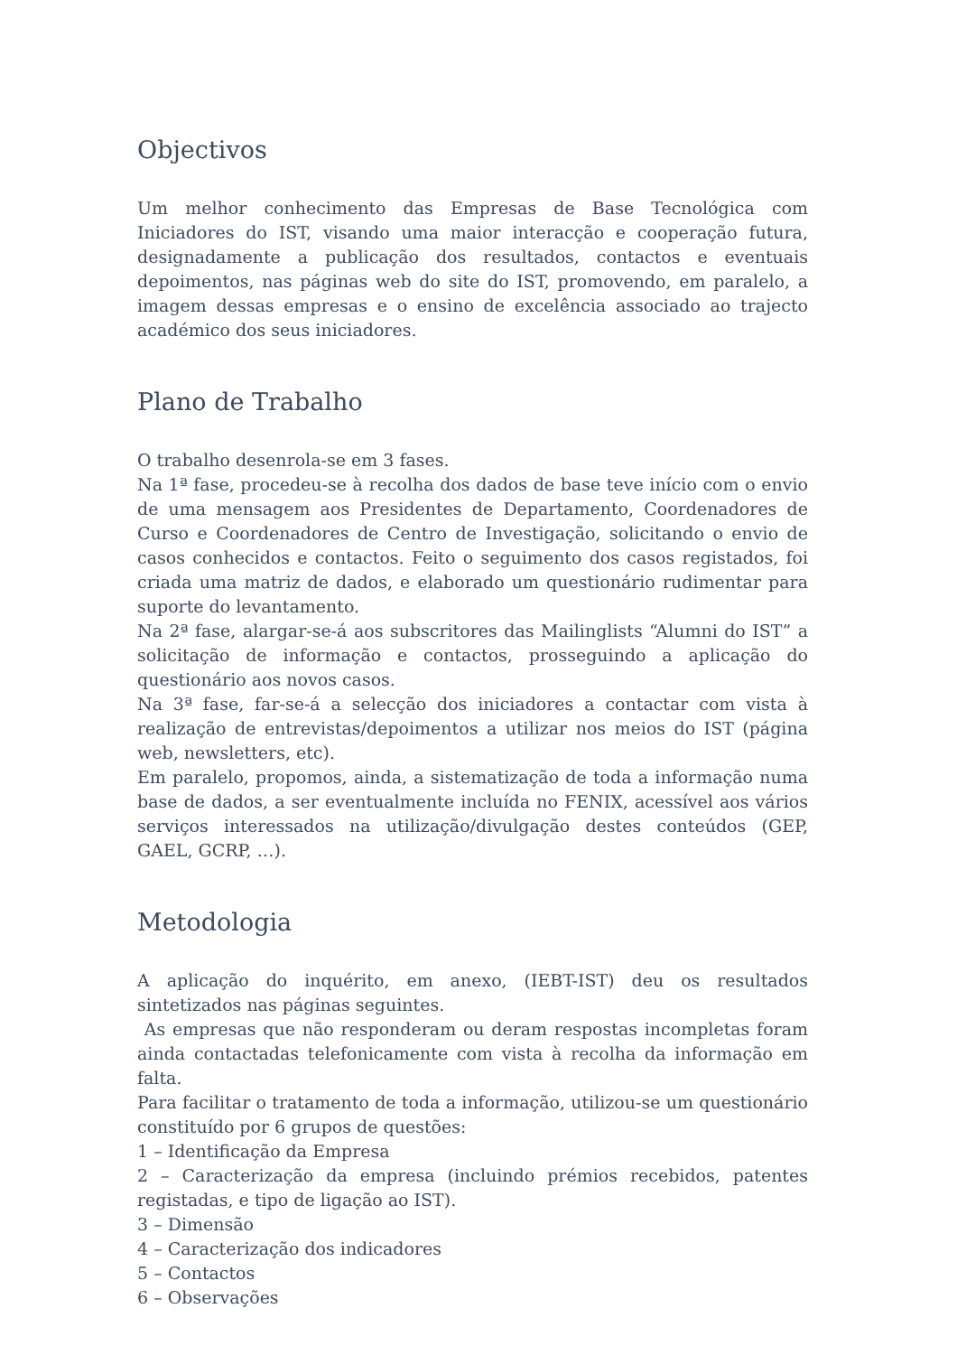Objectivos
Um melhor conhecimento das Empresas de Base Tecnológica com Iniciadores do IST, visando uma maior interacção e cooperação futura, designadamente a publicação dos resultados, contactos e eventuais depoimentos, nas páginas web do site do IST, promovendo, em paralelo, a imagem dessas empresas e o ensino de excelência associado ao trajecto académico dos seus iniciadores.
Plano de Trabalho
O trabalho desenrola-se em 3 fases.
Na 1ª fase, procedeu-se à recolha dos dados de base teve início com o envio de uma mensagem aos Presidentes de Departamento, Coordenadores de Curso e Coordenadores de Centro de Investigação, solicitando o envio de casos conhecidos e contactos. Feito o seguimento dos casos registados, foi criada uma matriz de dados, e elaborado um questionário rudimentar para suporte do levantamento.
Na 2ª fase, alargar-se-á aos subscritores das Mailinglists “Alumni do IST” a solicitação de informação e contactos, prosseguindo a aplicação do questionário aos novos casos.
Na 3ª fase, far-se-á a selecção dos iniciadores a contactar com vista à realização de entrevistas/depoimentos a utilizar nos meios do IST (página web, newsletters, etc).
Em paralelo, propomos, ainda, a sistematização de toda a informação numa base de dados, a ser eventualmente incluída no FENIX, acessível aos vários serviços interessados na utilização/divulgação destes conteúdos (GEP, GAEL, GCRP, …).
Metodologia
A aplicação do inquérito, em anexo, (IEBT-IST) deu os resultados sintetizados nas páginas seguintes.
As empresas que não responderam ou deram respostas incompletas foram ainda contactadas telefonicamente com vista à recolha da informação em falta.
Para facilitar o tratamento de toda a informação, utilizou-se um questionário constituído por 6 grupos de questões:
1 – Identificação da Empresa
2 – Caracterização da empresa (incluindo prémios recebidos, patentes registadas, e tipo de ligação ao IST).
3 – Dimensão
4 – Caracterização dos indicadores
5 – Contactos
6 – Observações